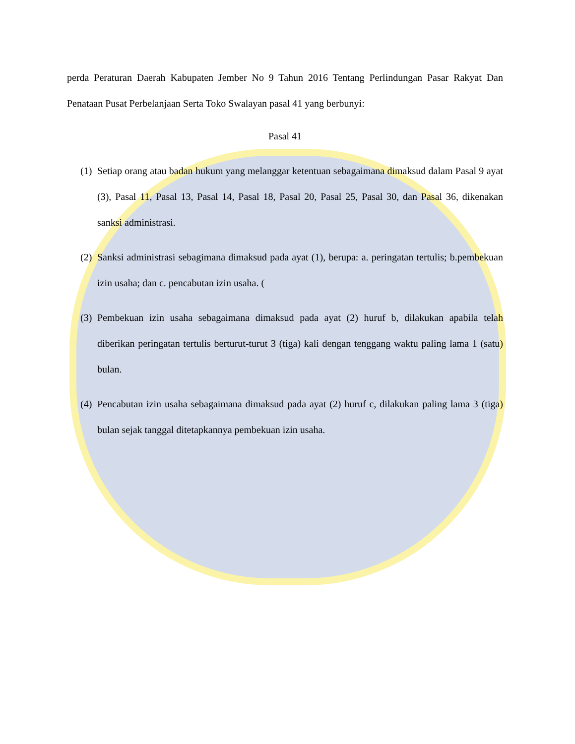perda Peraturan Daerah Kabupaten Jember No 9 Tahun 2016 Tentang Perlindungan Pasar Rakyat Dan Penataan Pusat Perbelanjaan Serta Toko Swalayan pasal 41 yang berbunyi:
Pasal 41
(1)
Setiap orang atau badan hukum yang melanggar ketentuan sebagaimana dimaksud dalam Pasal 9 ayat (3), Pasal 11, Pasal 13, Pasal 14, Pasal 18, Pasal 20, Pasal 25, Pasal 30, dan Pasal 36, dikenakan sanksi administrasi.
(2)
Sanksi administrasi sebagimana dimaksud pada ayat (1), berupa: a. peringatan tertulis; b.pembekuan izin usaha; dan c. pencabutan izin usaha. (
(3)
Pembekuan izin usaha sebagaimana dimaksud pada ayat (2) huruf b, dilakukan apabila telah diberikan peringatan tertulis berturut-turut 3 (tiga) kali dengan tenggang waktu paling lama 1 (satu) bulan.
(4)
Pencabutan izin usaha sebagaimana dimaksud pada ayat (2) huruf c, dilakukan paling lama 3 (tiga) bulan sejak tanggal ditetapkannya pembekuan izin usaha.